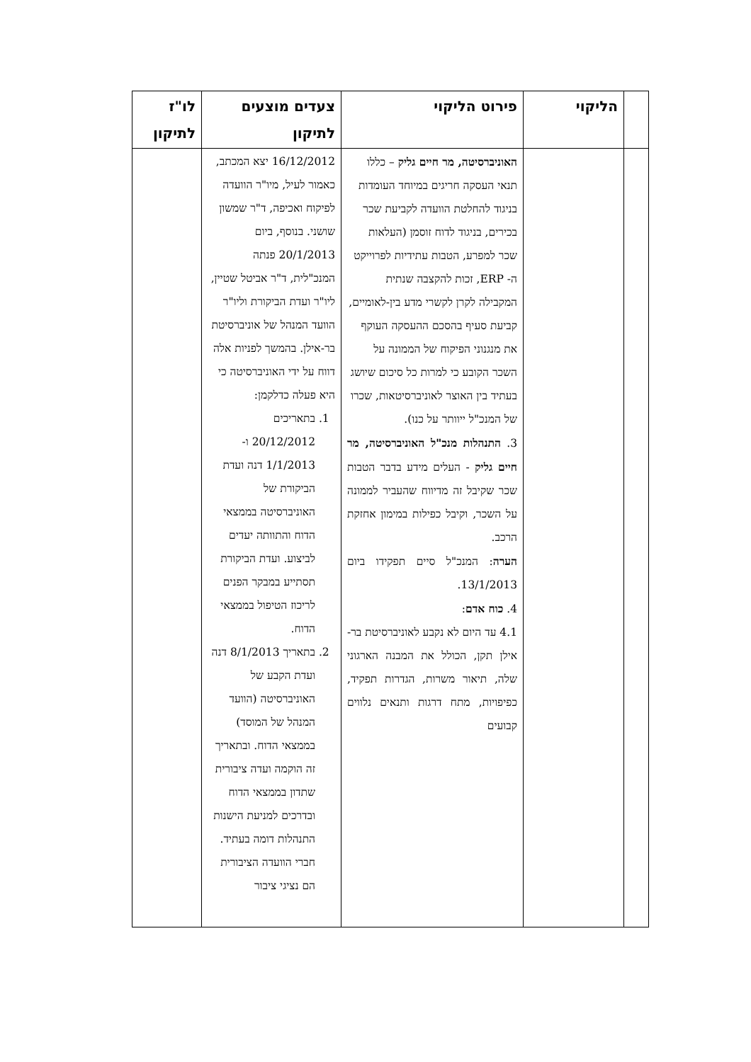| | הליקוי | פירוט הליקוי | צעדים מוצעים לתיקון | לו"ז לתיקון |
| --- | --- | --- | --- | --- |
| | | האוניברסיטה, מר חיים גליק – כללו תנאי העסקה חריגים במיוחד העומדות בניגוד להחלטת הוועדה לקביעת שכר בכירים, בניגוד לדוח זוסמן (העלאות שכר למפרע, הטבות עתידיות לפרוייקט ה- ERP, זכות להקצבה שנתית המקבילה לקרן לקשרי מדע בין-לאומיים, קביעת סעיף בהסכם ההעסקה העוקף את מנגנוני הפיקוח של הממונה על השכר הקובע כי למרות כל סיכום שיושג בעתיד בין האוצר לאוניברסיטאות, שכרו של המנכ"ל ייוותר על כנו). 3. התנהלות מנכ"ל האוניברסיטה, מר חיים גליק - העלים מידע בדבר הטבות שכר שקיבל זה מדיווח שהעביר לממונה על השכר, וקיבל כפילות במימון אחזקת הרכב. הערה : המנכ"ל סיים תפקידו ביום 13/1/2013. 4. כוח אדם : 4.1 עד היום לא נקבע לאוניברסיטת בר-אילן תקן, הכולל את המבנה הארגוני שלה, תיאור משרות, הגדרות תפקיד, כפיפויות, מתח דרגות ותנאים נלווים קבועים | 16/12/2012 יצא המכתב, כאמור לעיל, מיו"ר הוועדה לפיקוח ואכיפה, ד"ר שמשון שושני. בנוסף, ביום 20/1/2013 פנתה המנכ"לית, ד"ר אביטל שטיין, ליו"ר ועדת הביקורת וליו"ר הוועד המנהל של אוניברסיטת בר-אילן. בהמשך לפניות אלה דווח על ידי האוניברסיטה כי היא פעלה כדלקמן: 1. בתאריכים 20/12/2012 ו- 1/1/2013 דנה ועדת הביקורת של האוניברסיטה בממצאי הדוח והתוותה יעדים לביצוע. ועדת הביקורת תסתייע במבקר הפנים לריכוז הטיפול בממצאי הדוח. 2. בתאריך 8/1/2013 דנה ועדת הקבע של האוניברסיטה (הוועד המנהל של המוסד) בממצאי הדוח. ובתאריך זה הוקמה ועדה ציבורית שתדון בממצאי הדוח ובדרכים למניעת הישנות התנהלות דומה בעתיד. חברי הוועדה הציבורית הם נציגי ציבור | |